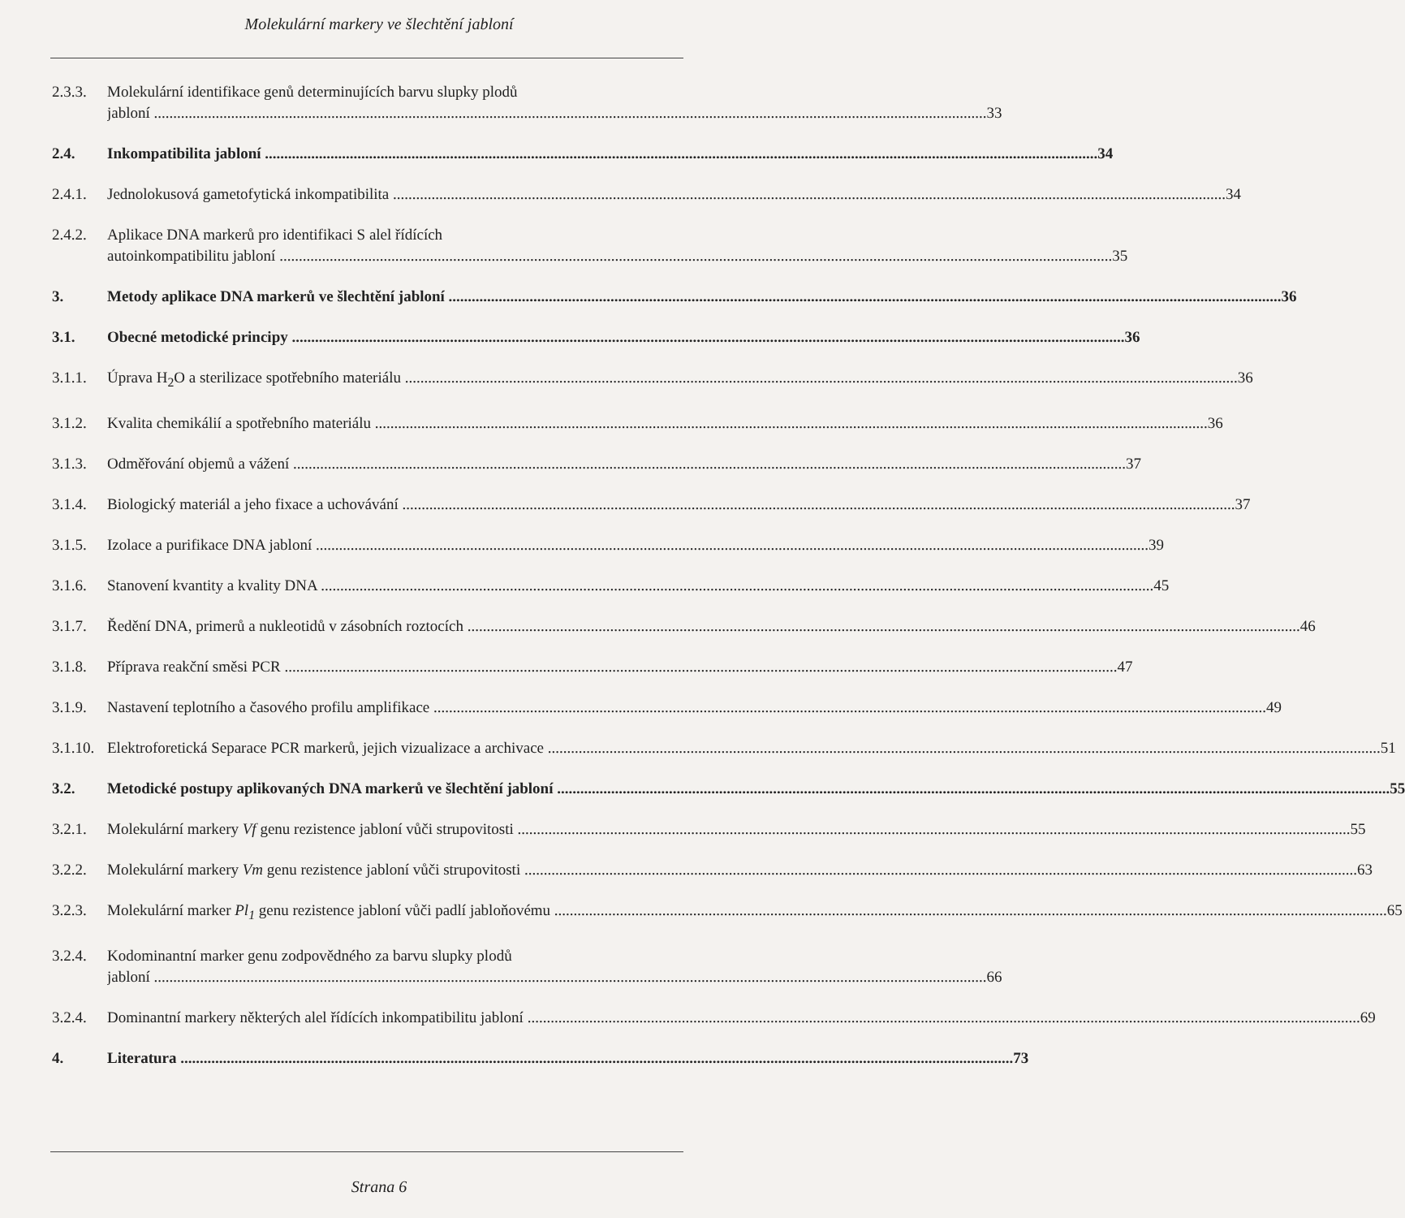Molekulární markery ve šlechtění jabloní
2.3.3.
Molekulární identifikace genů determinujících barvu slupky plodů
jabloní 33
2.4. Inkompatibilita jabloní 34
2.4.1.
Jednolokusová gametofytická inkompatibilita 34
2.4.2.
Aplikace DNA markerů pro identifikaci S alel řídících
autoinkompatibilitu jabloní 35
3. Metody aplikace DNA markerů ve šlechtění jabloní 36
3.1. Obecné metodické principy 36
3.1.1.
Úprava H<sub>2</sub>O a sterilizace spotřebního materiálu 36
3.1.2.
Kvalita chemikálií a spotřebního materiálu 36
3.1.3.
Odměřování objemů a vážení 37
3.1.4.
Biologický materiál a jeho fixace a uchovávání 37
3.1.5.
Izolace a purifikace DNA jabloní 39
3.1.6.
Stanovení kvantity a kvality DNA 45
3.1.7.
Ředění DNA, primerů a nukleotidů v zásobních roztocích 46
3.1.8.
Příprava reakční směsi PCR 47
3.1.9.
Nastavení teplotního a časového profilu amplifikace 49
3.1.10.
Elektroforetická Separace PCR markerů, jejich vizualizace a archivace 51
3.2. Metodické postupy aplikovaných DNA markerů ve šlechtění jabloní 55
3.2.1.
Molekulární markery Vf genu rezistence jabloní vůči strupovitosti 55
3.2.2.
Molekulární markery Vm genu rezistence jabloní vůči strupovitosti 63
3.2.3.
Molekulární marker Pl<sub>1</sub> genu rezistence jabloní vůči padlí jabloňovému 65
3.2.4.
Kodominantní marker genu zodpovědného za barvu slupky plodů
jabloní 66
3.2.4.
Dominantní markery některých alel řídících inkompatibilitu jabloní 69
4. Literatura 73
Strana 6